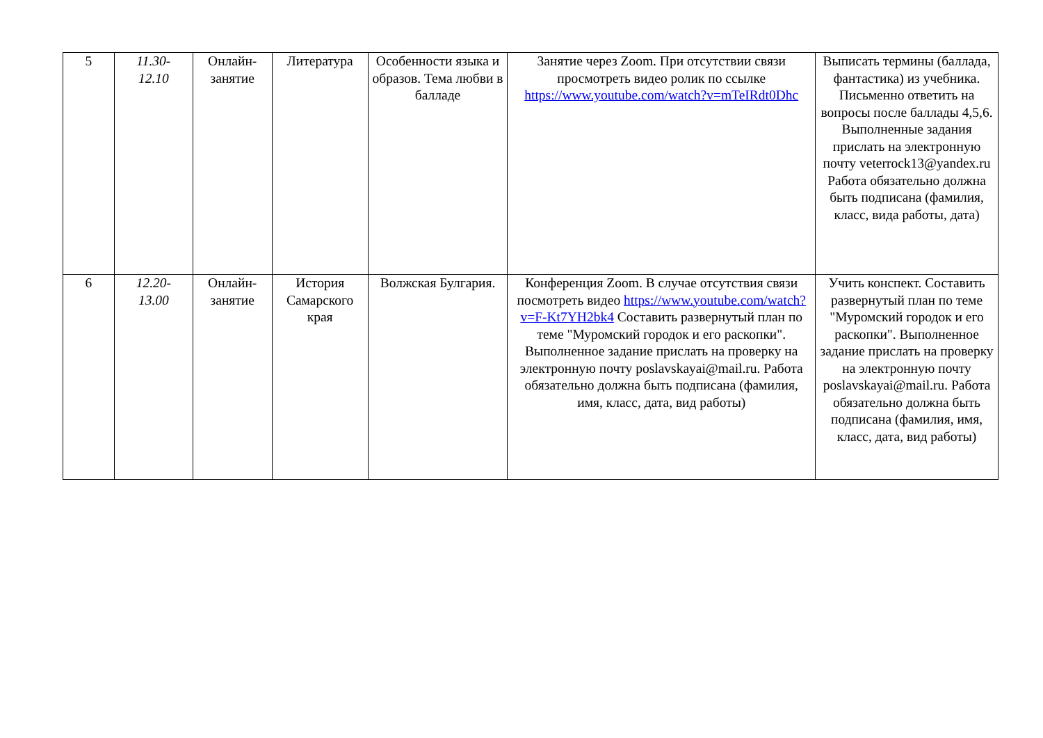| 5 | 11.30- 12.10 | Онлайн-занятие | Литература | Особенности языка и образов. Тема любви в балладе | Занятие через Zoom. При отсутствии связи просмотреть видео ролик по ссылке https://www.youtube.com/watch?v=mTeIRdt0Dhc | Выписать термины (баллада, фантастика) из учебника. Письменно ответить на вопросы после баллады 4,5,6. Выполненные задания прислать на электронную почту veterrock13@yandex.ru Работа обязательно должна быть подписана (фамилия, класс, вида работы, дата) |
| 6 | 12.20- 13.00 | Онлайн-занятие | История Самарского края | Волжская Булгария. | Конференция Zoom. В случае отсутствия связи посмотреть видео https://www.youtube.com/watch?v=F-Kt7YH2bk4 Составить развернутый план по теме "Муромский городок и его раскопки". Выполненное задание прислать на проверку на электронную почту poslavskayai@mail.ru. Работа обязательно должна быть подписана (фамилия, имя, класс, дата, вид работы) | Учить конспект. Составить развернутый план по теме "Муромский городок и его раскопки". Выполненное задание прислать на проверку на электронную почту poslavskayai@mail.ru. Работа обязательно должна быть подписана (фамилия, имя, класс, дата, вид работы) |